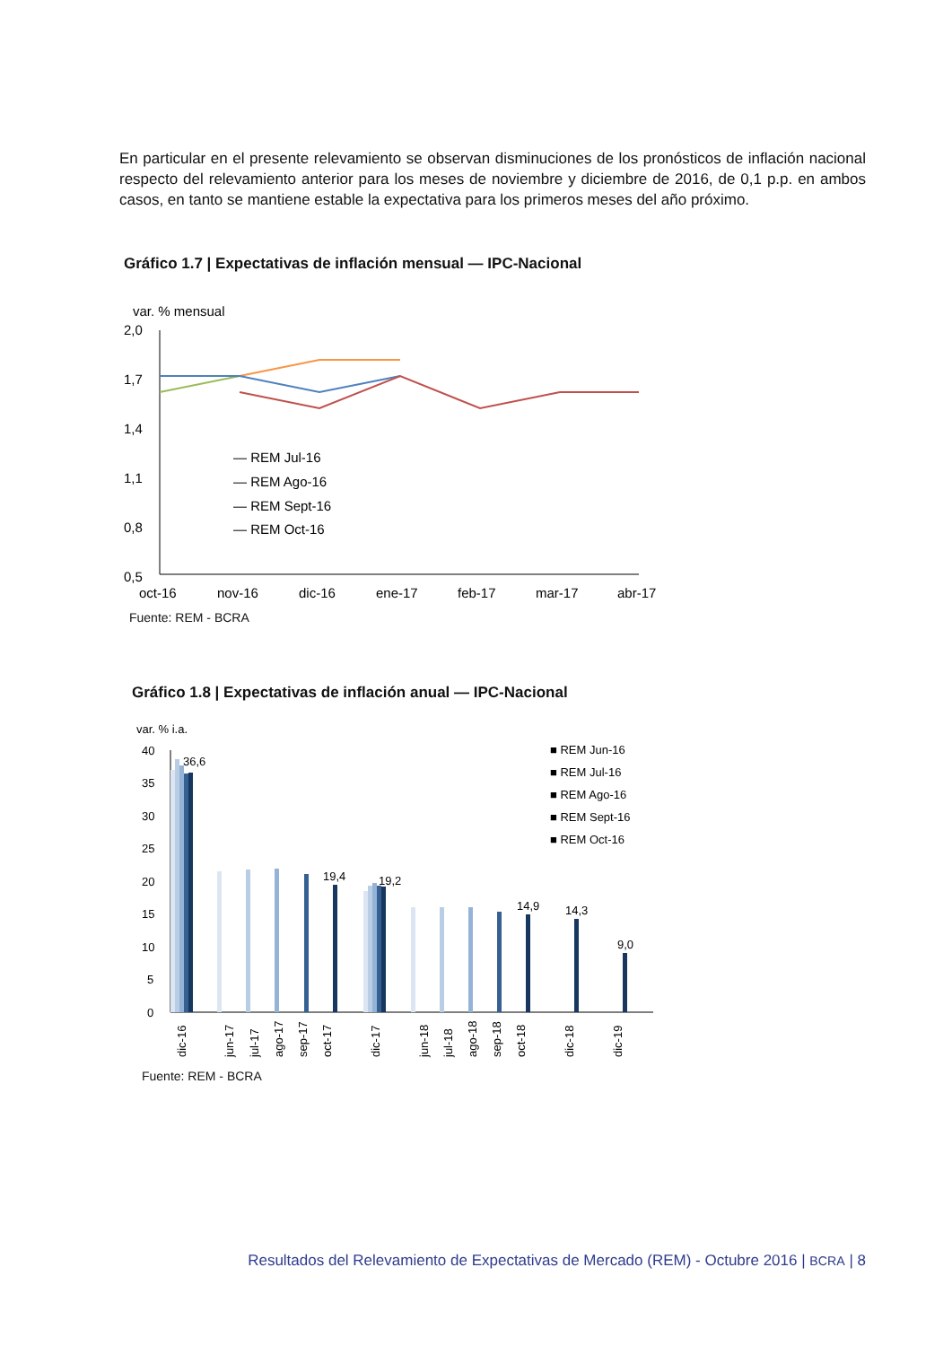En particular en el presente relevamiento se observan disminuciones de los pronósticos de inflación nacional respecto del relevamiento anterior para los meses de noviembre y diciembre de 2016, de 0,1 p.p. en ambos casos, en tanto se mantiene estable la expectativa para los primeros meses del año próximo.
Gráfico 1.7 | Expectativas de inflación mensual — IPC-Nacional
var. % mensual
2,0
1,7
1,4
1,1
0,8
0,5
— REM Jul-16
— REM Ago-16
— REM Sept-16
— REM Oct-16
oct-16
nov-16
dic-16
ene-17
feb-17
mar-17
abr-17
Fuente: REM - BCRA
Gráfico 1.8 | Expectativas de inflación anual — IPC-Nacional
var. % i.a.
40
35
30
25
20
15
10
5
0
36,6
19,4
19,2
14,9
14,3
9,0
■ REM Jun-16
■ REM Jul-16
■ REM Ago-16
■ REM Sept-16
■ REM Oct-16
dic-16
jun-17
jul-17
ago-17
sep-17
oct-17
dic-17
jun-18
jul-18
ago-18
sep-18
oct-18
dic-18
dic-19
Fuente: REM - BCRA
Resultados del Relevamiento de Expectativas de Mercado (REM) - Octubre 2016 | BCRA | 8